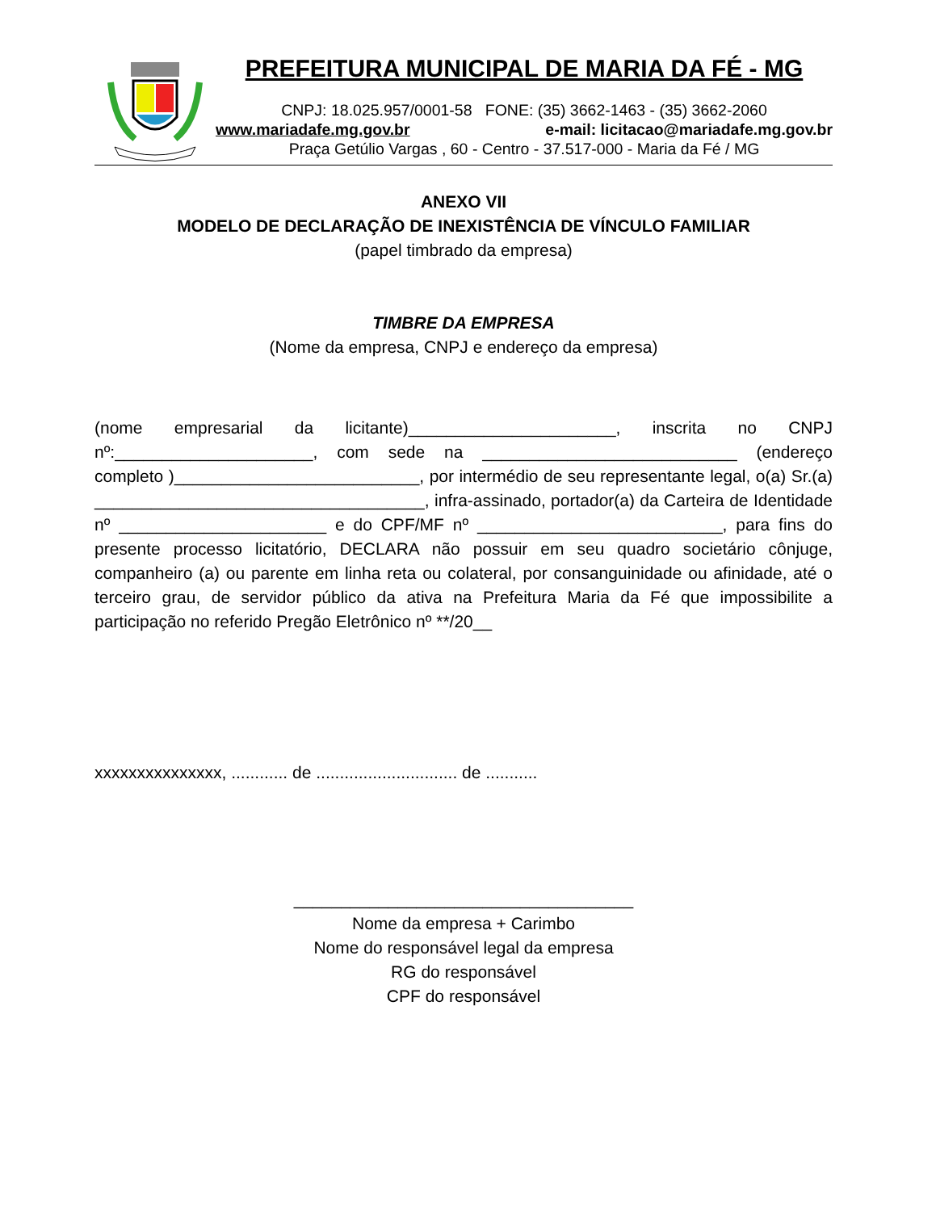PREFEITURA MUNICIPAL DE MARIA DA FÉ - MG
CNPJ: 18.025.957/0001-58 FONE: (35) 3662-1463 - (35) 3662-2060
www.mariadafe.mg.gov.br e-mail: licitacao@mariadafe.mg.gov.br
Praça Getúlio Vargas , 60 - Centro - 37.517-000 - Maria da Fé / MG
ANEXO VII
MODELO DE DECLARAÇÃO DE INEXISTÊNCIA DE VÍNCULO FAMILIAR
(papel timbrado da empresa)
TIMBRE DA EMPRESA
(Nome da empresa, CNPJ e endereço da empresa)
(nome empresarial da licitante)______________________, inscrita no CNPJ nº:_____________________, com sede na ___________________________ (endereço completo )__________________________, por intermédio de seu representante legal, o(a) Sr.(a) ___________________________________, infra-assinado, portador(a) da Carteira de Identidade nº ______________________ e do CPF/MF nº __________________________, para fins do presente processo licitatório, DECLARA não possuir em seu quadro societário cônjuge, companheiro (a) ou parente em linha reta ou colateral, por consanguinidade ou afinidade, até o terceiro grau, de servidor público da ativa na Prefeitura Maria da Fé que impossibilite a participação no referido Pregão Eletrônico nº **/20__
xxxxxxxxxxxxxxx, ............ de .............................. de ...........
____________________________________
Nome da empresa + Carimbo
Nome do responsável legal da empresa
RG do responsável
CPF do responsável